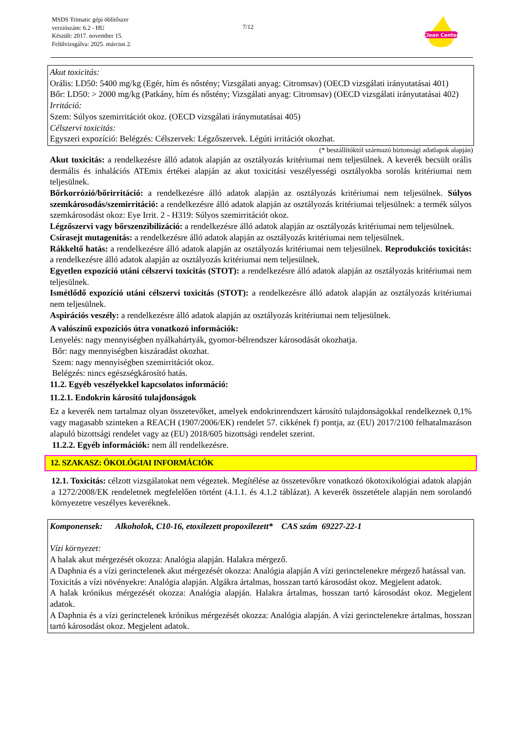MSDS Trimatic gépi öblítőszer
verziószám: 6.2 - HU
Készült: 2017. november 15.
Felülvizsgálva: 2025. március 2.
7/12
Clean Center
Akut toxicitás:
Orális: LD50: 5400 mg/kg (Egér, hím és nőstény; Vizsgálati anyag: Citromsav) (OECD vizsgálati irányutatásai 401)
Bőr: LD50: > 2000 mg/kg (Patkány, hím és nőstény; Vizsgálati anyag: Citromsav) (OECD vizsgálati irányutatásai 402)
Irritáció:
Szem: Súlyos szemirritációt okoz. (OECD vizsgálati iránymutatásai 405)
Célszervi toxicitás:
Egyszeri expozíció: Belégzés: Célszervek: Légzőszervek. Légúti irritációt okozhat.
(* beszállítóktól származó biztonsági adatlapok alapján)
Akut toxicitás: a rendelkezésre álló adatok alapján az osztályozás kritériumai nem teljesülnek. A keverék becsült orális dermális és inhalációs ATEmix értékei alapján az akut toxicitási veszélyességi osztályokba sorolás kritériumai nem teljesülnek.
Bőrkorrózió/bőrirritáció: a rendelkezésre álló adatok alapján az osztályozás kritériumai nem teljesülnek. Súlyos szemkárosodás/szemirritáció: a rendelkezésre álló adatok alapján az osztályozás kritériumai teljesülnek: a termék súlyos szemkárosodást okoz: Eye Irrit. 2 - H319: Súlyos szemirritációt okoz.
Légzőszervi vagy bőrszenzibilizáció: a rendelkezésre álló adatok alapján az osztályozás kritériumai nem teljesülnek.
Csírasejt mutagenitás: a rendelkezésre álló adatok alapján az osztályozás kritériumai nem teljesülnek.
Rákkeltő hatás: a rendelkezésre álló adatok alapján az osztályozás kritériumai nem teljesülnek. Reprodukciós toxicitás: a rendelkezésre álló adatok alapján az osztályozás kritériumai nem teljesülnek.
Egyetlen expozíció utáni célszervi toxicitás (STOT): a rendelkezésre álló adatok alapján az osztályozás kritériumai nem teljesülnek.
Ismétlődő expozíció utáni célszervi toxicitás (STOT): a rendelkezésre álló adatok alapján az osztályozás kritériumai nem teljesülnek.
Aspirációs veszély: a rendelkezésre álló adatok alapján az osztályozás kritériumai nem teljesülnek.
A valószínű expozíciós útra vonatkozó információk:
Lenyelés: nagy mennyiségben nyálkahártyák, gyomor-bélrendszer károsodását okozhatja.
Bőr: nagy mennyiségben kiszáradást okozhat.
Szem: nagy mennyiségben szemirritációt okoz.
Belégzés: nincs egészségkárosító hatás.
11.2. Egyéb veszélyekkel kapcsolatos információ:
11.2.1. Endokrin károsító tulajdonságok
Ez a keverék nem tartalmaz olyan összetevőket, amelyek endokrinrendszert károsító tulajdonságokkal rendelkeznek 0,1% vagy magasabb szinteken a REACH (1907/2006/EK) rendelet 57. cikkének f) pontja, az (EU) 2017/2100 felhatalmazáson alapuló bizottsági rendelet vagy az (EU) 2018/605 bizottsági rendelet szerint.
11.2.2. Egyéb információk: nem áll rendelkezésre.
12. SZAKASZ: ÖKOLÓGIAI INFORMÁCIÓK
12.1. Toxicitás: célzott vizsgálatokat nem végeztek. Megítélése az összetevőkre vonatkozó ökotoxikológiai adatok alapján a 1272/2008/EK rendeletnek megfelelően történt (4.1.1. és 4.1.2 táblázat). A keverék összetétele alapján nem sorolandó környezetre veszélyes keveréknek.
Komponensek: Alkoholok, C10-16, etoxilezett propoxilezett* CAS szám 69227-22-1
Vízi környezet:
A halak akut mérgezését okozza: Analógia alapján. Halakra mérgező.
A Daphnia és a vízi gerinctelenek akut mérgezését okozza: Analógia alapján A vízi gerinctelenekre mérgező hatással van.
Toxicitás a vízi növényekre: Analógia alapján. Algákra ártalmas, hosszan tartó károsodást okoz. Megjelent adatok.
A halak krónikus mérgezését okozza: Analógia alapján. Halakra ártalmas, hosszan tartó károsodást okoz. Megjelent adatok.
A Daphnia és a vízi gerinctelenek krónikus mérgezését okozza: Analógia alapján. A vízi gerinctelenekre ártalmas, hosszan tartó károsodást okoz. Megjelent adatok.